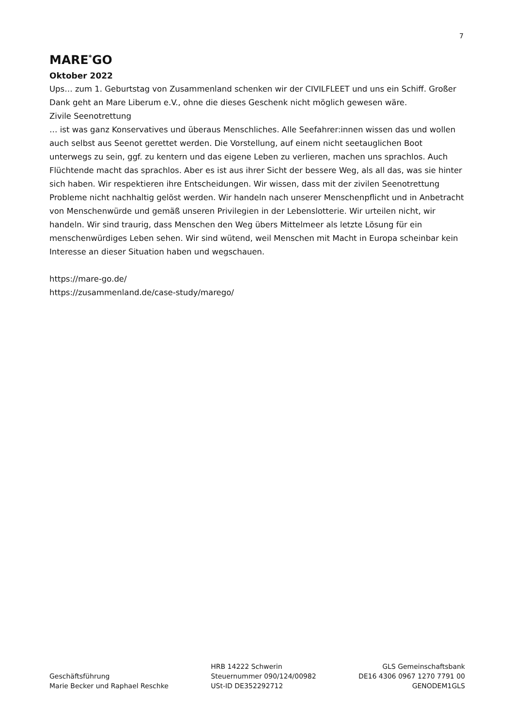7
MARE<sup>*</sup>GO
Oktober 2022
Ups… zum 1. Geburtstag von Zusammenland schenken wir der CIVILFLEET und uns ein Schiff. Großer Dank geht an Mare Liberum e.V., ohne die dieses Geschenk nicht möglich gewesen wäre.
Zivile Seenotrettung
… ist was ganz Konservatives und überaus Menschliches. Alle Seefahrer:innen wissen das und wollen auch selbst aus Seenot gerettet werden. Die Vorstellung, auf einem nicht seetauglichen Boot unterwegs zu sein, ggf. zu kentern und das eigene Leben zu verlieren, machen uns sprachlos. Auch Flüchtende macht das sprachlos. Aber es ist aus ihrer Sicht der bessere Weg, als all das, was sie hinter sich haben. Wir respektieren ihre Entscheidungen. Wir wissen, dass mit der zivilen Seenotrettung Probleme nicht nachhaltig gelöst werden. Wir handeln nach unserer Menschenpflicht und in Anbetracht von Menschenwürde und gemäß unseren Privilegien in der Lebenslotterie. Wir urteilen nicht, wir handeln. Wir sind traurig, dass Menschen den Weg übers Mittelmeer als letzte Lösung für ein menschenwürdiges Leben sehen. Wir sind wütend, weil Menschen mit Macht in Europa scheinbar kein Interesse an dieser Situation haben und wegschauen.
https://mare-go.de/
https://zusammenland.de/case-study/marego/
Geschäftsführung
Marie Becker und Raphael Reschke
HRB 14222 Schwerin
Steuernummer 090/124/00982
USt-ID DE352292712
GLS Gemeinschaftsbank
DE16 4306 0967 1270 7791 00
GENODEM1GLS